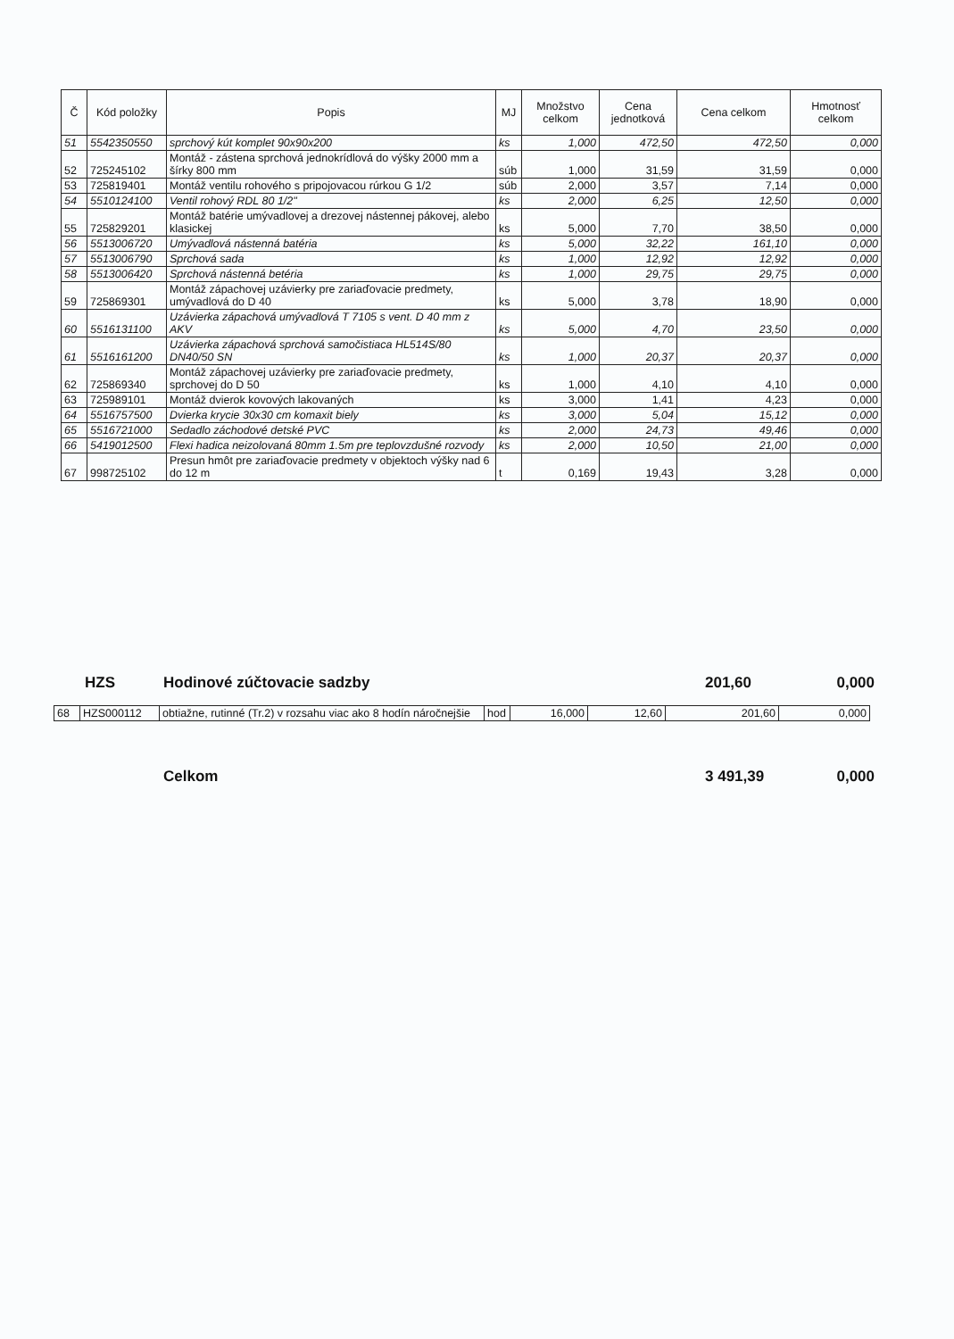| Č | Kód položky | Popis | MJ | Množstvo celkom | Cena jednotková | Cena celkom | Hmotnosť celkom |
| --- | --- | --- | --- | --- | --- | --- | --- |
| 51 | 5542350550 | sprchový kút komplet 90x90x200 | ks | 1,000 | 472,50 | 472,50 | 0,000 |
| 52 | 725245102 | Montáž - zástena sprchová jednokrídlová do výšky 2000 mm a šírky 800 mm | súb | 1,000 | 31,59 | 31,59 | 0,000 |
| 53 | 725819401 | Montáž ventilu rohového s pripojovacou rúrkou G 1/2 | súb | 2,000 | 3,57 | 7,14 | 0,000 |
| 54 | 5510124100 | Ventil rohový RDL 80 1/2" | ks | 2,000 | 6,25 | 12,50 | 0,000 |
| 55 | 725829201 | Montáž batérie umývadlovej a drezovej nástennej pákovej, alebo klasickej | ks | 5,000 | 7,70 | 38,50 | 0,000 |
| 56 | 5513006720 | Umývadlová nástenná batéria | ks | 5,000 | 32,22 | 161,10 | 0,000 |
| 57 | 5513006790 | Sprchová sada | ks | 1,000 | 12,92 | 12,92 | 0,000 |
| 58 | 5513006420 | Sprchová nástenná betéria | ks | 1,000 | 29,75 | 29,75 | 0,000 |
| 59 | 725869301 | Montáž zápachovej uzávierky pre zariaďovacie predmety, umývadlová do D 40 | ks | 5,000 | 3,78 | 18,90 | 0,000 |
| 60 | 5516131100 | Uzávierka zápachová umývadlová T 7105 s vent. D 40 mm z AKV | ks | 5,000 | 4,70 | 23,50 | 0,000 |
| 61 | 5516161200 | Uzávierka zápachová sprchová samočistiaca HL514S/80 DN40/50 SN | ks | 1,000 | 20,37 | 20,37 | 0,000 |
| 62 | 725869340 | Montáž zápachovej uzávierky pre zariaďovacie predmety, sprchovej do D 50 | ks | 1,000 | 4,10 | 4,10 | 0,000 |
| 63 | 725989101 | Montáž dvierok kovových lakovaných | ks | 3,000 | 1,41 | 4,23 | 0,000 |
| 64 | 5516757500 | Dvierka krycie 30x30 cm komaxit biely | ks | 3,000 | 5,04 | 15,12 | 0,000 |
| 65 | 5516721000 | Sedadlo záchodové detské PVC | ks | 2,000 | 24,73 | 49,46 | 0,000 |
| 66 | 5419012500 | Flexi hadica neizolovaná 80mm 1.5m pre teplovzdušné rozvody | ks | 2,000 | 10,50 | 21,00 | 0,000 |
| 67 | 998725102 | Presun hmôt pre zariaďovacie predmety v objektoch výšky nad 6 do 12 m | t | 0,169 | 19,43 | 3,28 | 0,000 |
HZS Hodinové zúčtovacie sadzby 201,60 0,000
| 68 | HZS000112 | obtiažne, rutinné (Tr.2) v rozsahu viac ako 8 hodín náročnejšie | hod | 16,000 | 12,60 | 201,60 | 0,000 |
Celkom 3 491,39 0,000